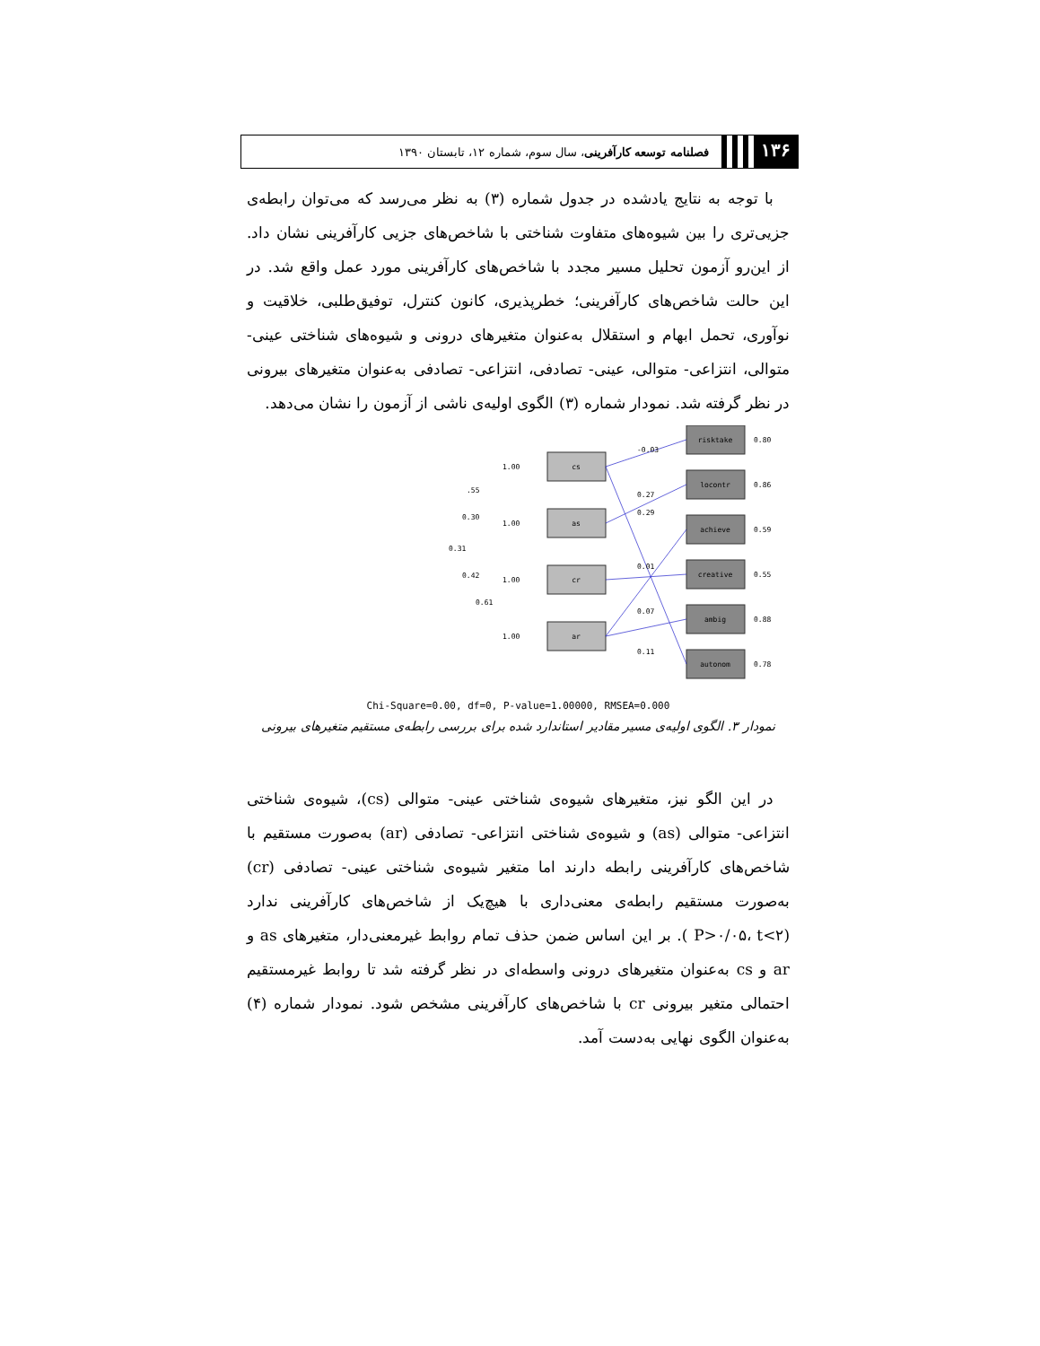۱۳۶
فصلنامه توسعه کارآفرینی، سال سوم، شماره ۱۲، تابستان ۱۳۹۰
با توجه به نتایج یادشده در جدول شماره (۳) به نظر می‌رسد که می‌توان رابطه‌ی جزیی‌تری را بین شیوه‌های متفاوت شناختی با شاخص‌های جزیی کارآفرینی نشان داد. از این‌رو آزمون تحلیل مسیر مجدد با شاخص‌های کارآفرینی مورد عمل واقع شد. در این حالت شاخص‌های کارآفرینی؛ خطرپذیری، کانون کنترل، توفیق‌طلبی، خلاقیت و نوآوری، تحمل ابهام و استقلال به‌عنوان متغیرهای درونی و شیوه‌های شناختی عینی- متوالی، انتزاعی- متوالی، عینی- تصادفی، انتزاعی- تصادفی به‌عنوان متغیرهای بیرونی در نظر گرفته شد. نمودار شماره (۳) الگوی اولیه‌ی ناشی از آزمون را نشان می‌دهد.
cs
as
cr
ar
risktake
locontr
achieve
creative
ambig
autonom
1.00
1.00
1.00
1.00
0.80
0.86
0.59
0.55
0.88
0.78
-0.03
0.27
0.29
0.01
0.07
0.11
.55
0.30
0.31
0.42
0.61
Chi-Square=0.00, df=0, P-value=1.00000, RMSEA=0.000
نمودار ۳. الگوی اولیه‌ی مسیر مقادیر استاندارد شده برای بررسی رابطه‌ی مستقیم متغیرهای بیرونی
در این الگو نیز، متغیرهای شیوه‌ی شناختی عینی- متوالی (cs)، شیوه‌ی شناختی انتزاعی- متوالی (as) و شیوه‌ی شناختی انتزاعی- تصادفی (ar) به‌صورت مستقیم با شاخص‌های کارآفرینی رابطه دارند اما متغیر شیوه‌ی شناختی عینی- تصادفی (cr) به‌صورت مستقیم رابطه‌ی معنی‌داری با هیچ‌یک از شاخص‌های کارآفرینی ندارد (P>۰/۰۵، t<۲ ). بر این اساس ضمن حذف تمام روابط غیرمعنی‌دار، متغیرهای as و ar و cs به‌عنوان متغیرهای درونی واسطه‌ای در نظر گرفته شد تا روابط غیرمستقیم احتمالی متغیر بیرونی cr با شاخص‌های کارآفرینی مشخص شود. نمودار شماره (۴) به‌عنوان الگوی نهایی به‌دست آمد.